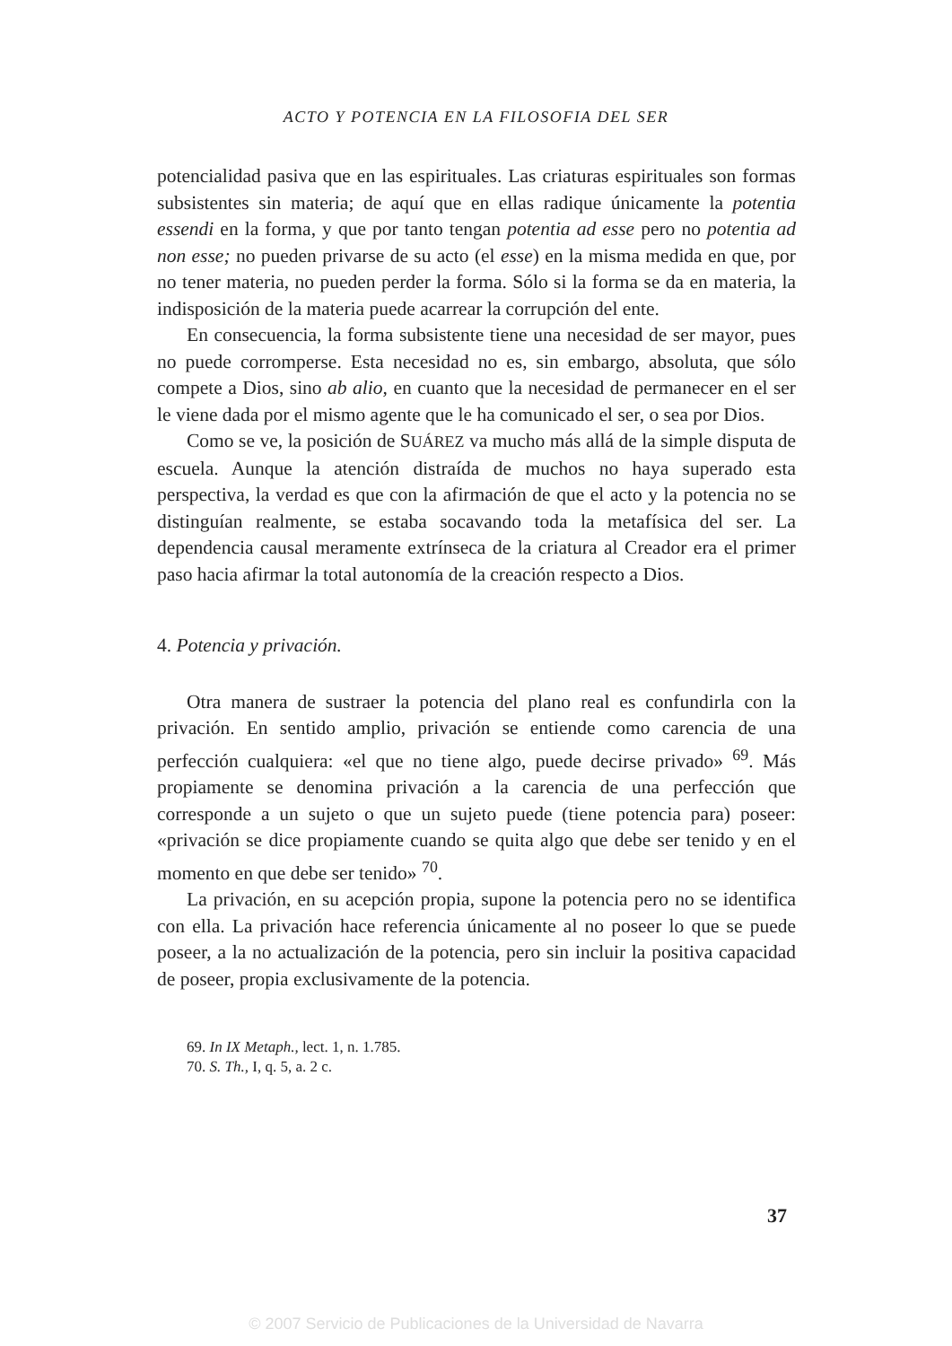ACTO Y POTENCIA EN LA FILOSOFIA DEL SER
potencialidad pasiva que en las espirituales. Las criaturas espirituales son formas subsistentes sin materia; de aquí que en ellas radique únicamente la potentia essendi en la forma, y que por tanto tengan potentia ad esse pero no potentia ad non esse; no pueden privarse de su acto (el esse) en la misma medida en que, por no tener materia, no pueden perder la forma. Sólo si la forma se da en materia, la indisposición de la materia puede acarrear la corrupción del ente.
En consecuencia, la forma subsistente tiene una necesidad de ser mayor, pues no puede corromperse. Esta necesidad no es, sin embargo, absoluta, que sólo compete a Dios, sino ab alio, en cuanto que la necesidad de permanecer en el ser le viene dada por el mismo agente que le ha comunicado el ser, o sea por Dios.
Como se ve, la posición de SUÁREZ va mucho más allá de la simple disputa de escuela. Aunque la atención distraída de muchos no haya superado esta perspectiva, la verdad es que con la afirmación de que el acto y la potencia no se distinguían realmente, se estaba socavando toda la metafísica del ser. La dependencia causal meramente extrínseca de la criatura al Creador era el primer paso hacia afirmar la total autonomía de la creación respecto a Dios.
4. Potencia y privación.
Otra manera de sustraer la potencia del plano real es confundirla con la privación. En sentido amplio, privación se entiende como carencia de una perfección cualquiera: «el que no tiene algo, puede decirse privado» <sup>69</sup>. Más propiamente se denomina privación a la carencia de una perfección que corresponde a un sujeto o que un sujeto puede (tiene potencia para) poseer: «privación se dice propiamente cuando se quita algo que debe ser tenido y en el momento en que debe ser tenido» <sup>70</sup>.
La privación, en su acepción propia, supone la potencia pero no se identifica con ella. La privación hace referencia únicamente al no poseer lo que se puede poseer, a la no actualización de la potencia, pero sin incluir la positiva capacidad de poseer, propia exclusivamente de la potencia.
69. In IX Metaph., lect. 1, n. 1.785.
70. S. Th., I, q. 5, a. 2 c.
37
© 2007 Servicio de Publicaciones de la Universidad de Navarra